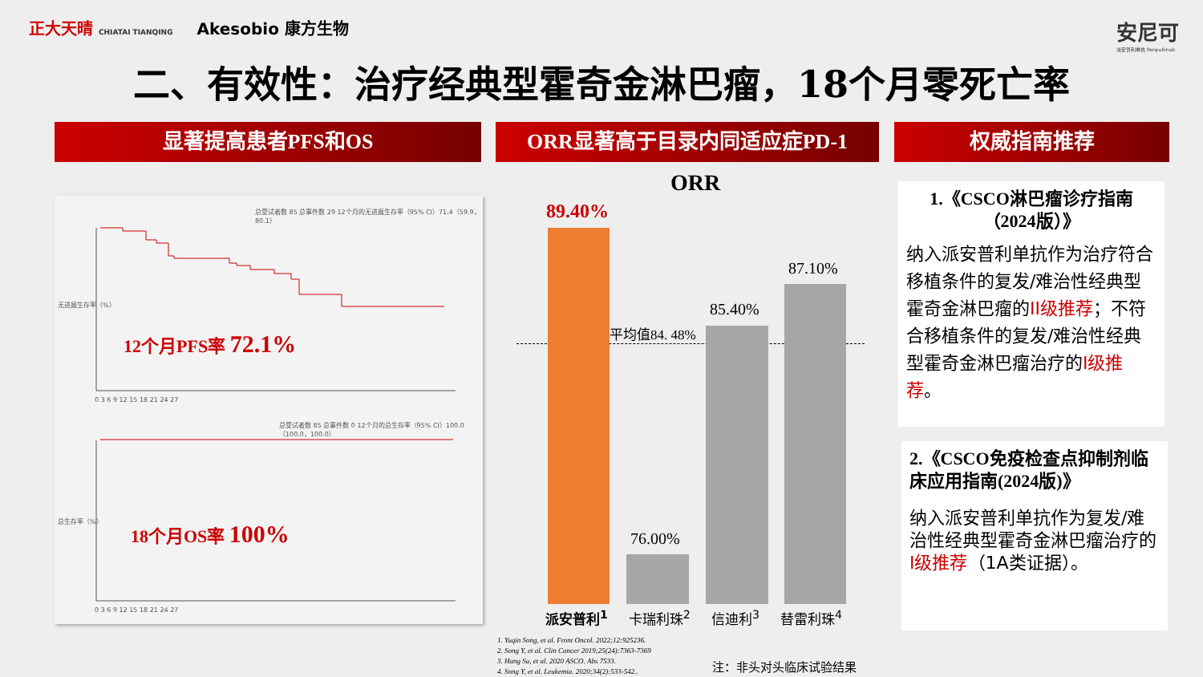正大天晴 CHIATAI TIANQING Akesobio 康方生物
安尼可
派安普利单抗 Penpulimab
二、有效性：治疗经典型霍奇金淋巴瘤，18个月零死亡率
显著提高患者PFS和OS ORR显著高于目录内同适应症PD-1 权威指南推荐
总受试者数 85 总事件数 29 12个月的无进展生存率（95% CI）71.4（59.9，80.1）
总受试者数 85 总事件数 0 12个月的总生存率（95% CI）100.0（100.0，100.0）
无进展生存率（%）
总生存率（%）
12个月PFS率 72.1%
18个月OS率 100%
0 3 6 9 12 15 18 21 24 27
0 3 6 9 12 15 18 21 24 27
ORR
平均值84. 48%
89.40%
76.00%
85.40%
87.10%
派安普利<sup>1</sup> 卡瑞利珠<sup>2</sup> 信迪利<sup>3</sup> 替雷利珠<sup>4</sup>
1. Yuqin Song, et al. Front Oncol. 2022;12:925236.
2. Song Y, et al. Clin Cancer 2019;25(24):7363-7369
3. Hang Su, et al. 2020 ASCO. Abs 7533.
4. Song Y, et al. Leukemia. 2020;34(2):533-542..
注：非头对头临床试验结果
1.《CSCO淋巴瘤诊疗指南（2024版）》
纳入派安普利单抗作为治疗符合移植条件的复发/难治性经典型霍奇金淋巴瘤的II级推荐；不符合移植条件的复发/难治性经典型霍奇金淋巴瘤治疗的I级推荐。
2.《CSCO免疫检查点抑制剂临床应用指南(2024版)》
纳入派安普利单抗作为复发/难治性经典型霍奇金淋巴瘤治疗的I级推荐（1A类证据）。